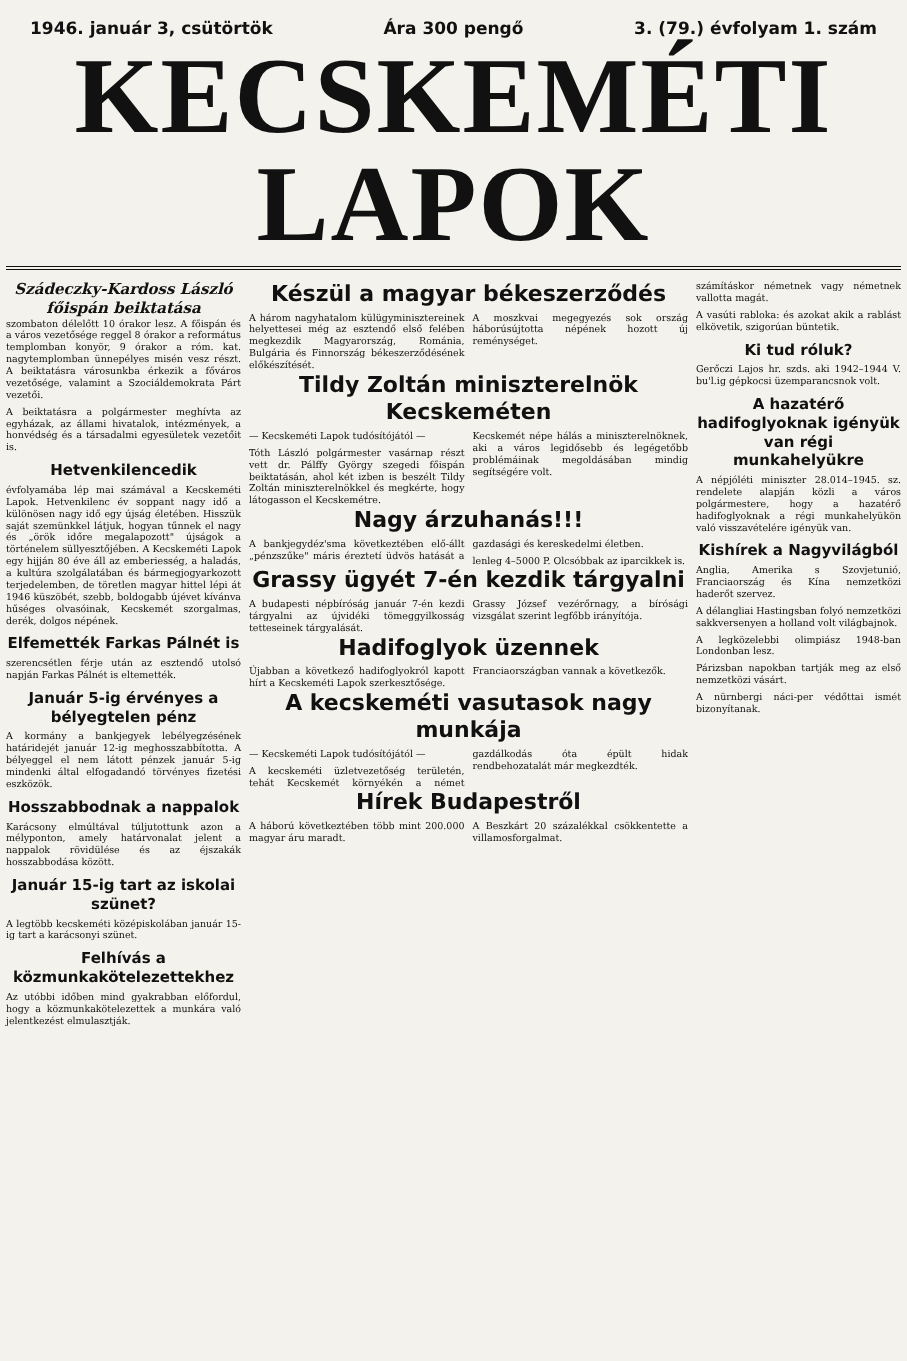1946. január 3, csütörtök Ára 300 pengő 3. (79.) évfolyam 1. szám
KECSKEMÉTI LAPOK
Szádeczky-Kardoss László főispán beiktatása
szombaton délelőtt 10 órakor lesz. A főispán és a város vezetősége reggel 8 órakor a református templomban konyör, 9 órakor a róm. kat. nagytemplomban ünnepélyes misén vesz részt. A beiktatásra városunkba érkezik a főváros vezetősége, valamint a Szociáldemokrata Párt vezetői.
A beiktatásra a polgármester meghívta az egyházak, az állami hivatalok, intézmények, a honvédség és a társadalmi egyesületek vezetőit is.
Hetvenkilencedik
évfolyamába lép mai számával a Kecskeméti Lapok. Hetvenkilenc év soppant nagy idő a különösen nagy idő egy újság életében. Hisszük saját szemünkkel látjuk, hogyan tűnnek el nagy és „örök időre megalapozott" újságok a történelem süllyesztőjében. A Kecskeméti Lapok egy hijján 80 éve áll az emberiesség, a haladás, a kultúra szolgálatában és bármegjogyarkozott terjedelemben, de töretlen magyar hittel lépi át 1946 küszöbét, szebb, boldogabb újévet kívánva hűséges olvasóinak, Kecskemét szorgalmas, derék, dolgos népének.
Elfemették Farkas Pálnét is
szerencsétlen férje után az esztendő utolsó napján Farkas Pálnét is eltemették.
Január 5-ig érvényes a bélyegtelen pénz
A kormány a bankjegyek lebélyegzésének határidejét január 12-ig meghosszabbította. A bélyeggel el nem látott pénzek január 5-ig mindenki által elfogadandó törvényes fizetési eszközök.
Hosszabbodnak a nappalok
Karácsony elmúltával túljutottunk azon a mélyponton, amely határvonalat jelent a nappalok rövidülése és az éjszakák hosszabbodása között.
Január 15-ig tart az iskolai szünet?
A legtöbb kecskeméti középiskolában január 15-ig tart a karácsonyi szünet.
Felhívás a közmunkakötelezettekhez
Az utóbbi időben mind gyakrabban előfordul, hogy a közmunkakötelezettek a munkára való jelentkezést elmulasztják.
Készül a magyar békeszerződés
A három nagyhatalom külügyminisztereinek helyettesei még az esztendő első felében megkezdik Magyarország, Románia, Bulgária és Finnország békeszerződésének előkészítését.
A moszkvai megegyezés sok ország háborúsújtotta népének hozott új reménységet.
Tildy Zoltán miniszterelnök Kecskeméten
— Kecskeméti Lapok tudósítójától —
Tóth László polgármester vasárnap részt vett dr. Pálffy György szegedi főispán beiktatásán, ahol két izben is beszélt Tildy Zoltán miniszterelnökkel és megkérte, hogy látogasson el Kecskemétre.
Kecskemét népe hálás a miniszterelnöknek, aki a város legidősebb és legégetőbb problémáinak megoldásában mindig segítségére volt.
Nagy árzuhanás!!!
A bankjegydéz'sma következtében elő-állt „pénzszűke" máris éreztetí üdvös hatását a gazdasági és kereskedelmi életben.
lenleg 4–5000 P. Olcsóbbak az iparcikkek is.
Grassy ügyét 7-én kezdik tárgyalni
A budapesti népbíróság január 7-én kezdi tárgyalni az újvidéki tömeggyilkosság tetteseinek tárgyalását.
Grassy József vezérőrnagy, a bírósági vizsgálat szerint legfőbb irányítója.
Hadifoglyok üzennek
Újabban a következő hadifoglyokról kapott hírt a Kecskeméti Lapok szerkesztősége.
Franciaországban vannak a következők.
A kecskeméti vasutasok nagy munkája
— Kecskeméti Lapok tudósítójától —
A kecskeméti üzletvezetőség területén, tehát Kecskemét környékén a német gazdálkodás óta épült hidak rendbehozatalát már megkezdték.
Hírek Budapestről
A háború következtében több mint 200.000 magyar áru maradt.
A Beszkárt 20 százalékkal csökkentette a villamosforgalmat.
számításkor németnek vagy németnek vallotta magát.
A vasúti rabloka: és azokat akik a rablást elkövetik, szigorúan büntetik.
Ki tud róluk?
Gerőczi Lajos hr. szds. aki 1942–1944 V. bu'l.ig gépkocsi üzemparancsnok volt.
A hazatérő hadifoglyoknak igényük van régi munkahelyükre
A népjóléti miniszter 28.014–1945. sz. rendelete alapján közli a város polgármestere, hogy a hazatérő hadifoglyoknak a régi munkahelyükön való visszavételére igényük van.
Kishírek a Nagyvilágból
Anglia, Amerika s Szovjetunió, Franciaország és Kína nemzetközi haderőt szervez.
A délangliai Hastingsban folyó nemzetközi sakkversenyen a holland volt világbajnok.
A legközelebbi olimpiász 1948-ban Londonban lesz.
Párizsban napokban tartják meg az első nemzetközi vásárt.
A nürnbergi náci-per védőttai ismét bizonyítanak.